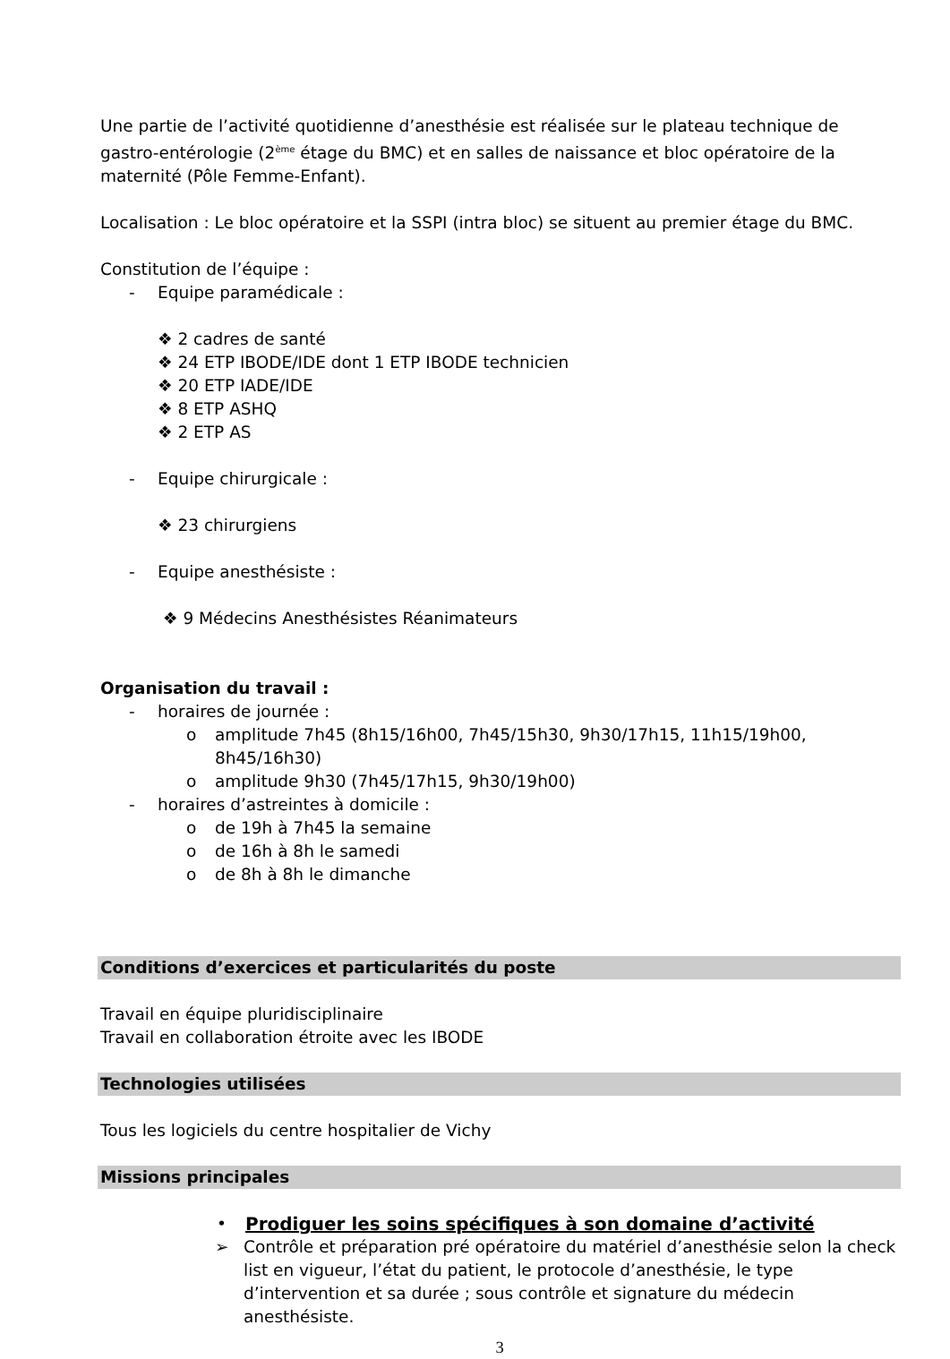Une partie de l’activité quotidienne d’anesthésie est réalisée sur le plateau technique de gastro-entérologie (2<sup>ème</sup> étage du BMC) et en salles de naissance et bloc opératoire de la maternité (Pôle Femme-Enfant).
Localisation : Le bloc opératoire et la SSPI (intra bloc) se situent au premier étage du BMC.
Constitution de l’équipe :
- Equipe paramédicale :
❖ 2 cadres de santé
❖ 24 ETP IBODE/IDE dont 1 ETP IBODE technicien
❖ 20 ETP IADE/IDE
❖ 8 ETP ASHQ
❖ 2 ETP AS
- Equipe chirurgicale :
❖ 23 chirurgiens
- Equipe anesthésiste :
❖ 9 Médecins Anesthésistes Réanimateurs
Organisation du travail :
- horaires de journée :
o amplitude 7h45 (8h15/16h00, 7h45/15h30, 9h30/17h15, 11h15/19h00, 8h45/16h30)
o amplitude 9h30 (7h45/17h15, 9h30/19h00)
- horaires d’astreintes à domicile :
o de 19h à 7h45 la semaine
o de 16h à 8h le samedi
o de 8h à 8h le dimanche
Conditions d’exercices et particularités du poste
Travail en équipe pluridisciplinaire
Travail en collaboration étroite avec les IBODE
Technologies utilisées
Tous les logiciels du centre hospitalier de Vichy
Missions principales
• Prodiguer les soins spécifiques à son domaine d’activité
➢ Contrôle et préparation pré opératoire du matériel d’anesthésie selon la check list en vigueur, l’état du patient, le protocole d’anesthésie, le type d’intervention et sa durée ; sous contrôle et signature du médecin anesthésiste.
3